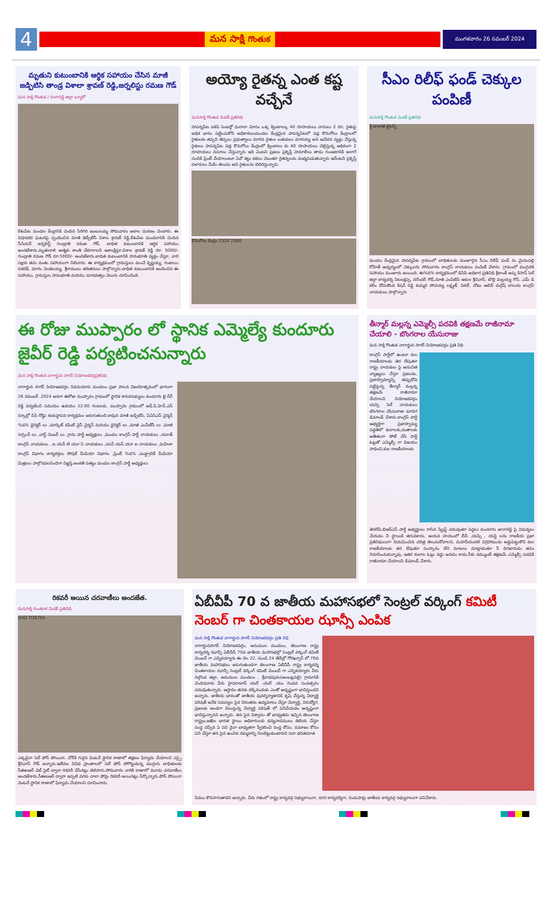4
మన సాక్షి గొంతుక
మంగళవారం 26 నవంబర్ 2024
మృతుని కుటుంబానికి ఆర్థిక సహాయం చేసిన మాజీ జడ్పిటిసి తాండ్ర విశాలా శ్రావణ్ రెడ్డి,జర్నలిస్టు రమణ గౌడ్
మన సాక్షి గొంతుక / రంగారెడ్డి జిల్లా బ్యూరో
కేశంపేట మండల కేంద్రానికి చెందిన సిరిగిరి జంబులమ్మ సోమవారం అకాల మరణం చెందారు. ఈ విషాదకర ఘటనపై స్పందించిన మాజీ జెడ్పీటీసీ విశాల శ్రావణ్ రెడ్డి,కేశంపేట మండలానికి చెందిన సీనియర్ జర్నలిస్ట్ గుండ్రాతి రమణ గౌడ్, బాధిత కుటుంబానికి ఆర్థిక సహాయం అందజేశారు.మృతురాలి ఆత్మకు శాంతి చేకూరాలని ఆకాంక్షిస్తూ,విశాల శ్రావణ్ రెడ్డి రూ. 5000/-గుండ్రాతి రమణ గౌడ్ రూ.5000/- అందజేశారు.బాధిత కుటుంబానికి సానుభూతి వ్యక్తం చేస్తూ, వారి పక్షాన తమ వంతు సహాయంగా నిలిచారు. ఈ కార్యక్రమంలో గ్రామస్తులు మంచే కృష్ణయ్య, గంజాయి దశరథ్, మారం వెంకటయ్య, శ్రీరాములు తదితరులు పాల్గొన్నారు.బాధిత కుటుంబానికి అందించిన ఈ సహాయం, గ్రామస్తుల సానుభూతి మరియు మానవత్వం వెలుగు చూపించింది.
అయ్యో రైతన్న ఎంత కష్ట వచ్చేనే
మనసాక్షి గొంతుక మెదక్ ప్రతినిధి
పాపన్నపేట ఐకెపి సెంటర్లో ఘరానా మోసం ఒక్క క్వింటాల్కు 40 రూపాయలు వాసులు 2 రూ, రైతుపై అధిక భారం పట్టించుకోని అధికారులుమండల కేంద్రమైన పాపన్నపేటలో వడ్ల కొనుగోలు కేంద్రాలలో రైతులకు తప్పని తిప్పలు ప్రభుత్వాలు మారిన రైతుల బతుకులు మారయ్య అని ఆవేదన వ్యక్తం చేస్తున్న రైతులు పాపన్నపేట వడ్ల కొనుగోలు కేంద్రంలో క్వింటాలు కు 40 రూపాయలు చెల్లిస్తున్న అధికంగా 2 రూపాయలు వసూలు చేస్తున్నారు ఇది ఏంటని ప్రజలు ప్రశ్నిస్తే హమాలీలు తాడు గుంజటానికి అలాగే సంచికి ప్రింట్ వేయాలంటూ ఏవో కట్టు కథలు చెబుతూ రైతన్నలను మభ్యపెడుతున్నారు ఇదేంటని ప్రశ్నిస్తే దళారులు మీకేం తెలుసు అని రైతులను బెదిరిస్తున్నారు
కొనుగోలు కేంద్రం 2320 2300
సీఎం రిలీఫ్ ఫండ్ చెక్కుల పంపిణీ
మనసాక్షి గొంతుక మెదక్ ప్రతినిధి
శ్రీ బాలాజీ టైలర్స్
మండల కేంద్రమైన పాపన్నపేట గ్రామంలో బాధితులకు మంజూరైన సీఎం రిలీఫ్ ఫండ్ ను మైనంపల్లి రోహిత్ ఆధ్వర్యంలో చెక్కులను సోమవారం కాంగ్రెస్ నాయకులు పంపిణీ చేశారు. గ్రామంలో ముగ్గురికి సహాయం మంజూరు అయింది. ఈ%వ% కార్యక్రమంలో డిసిసి అధికార ప్రతినిధి శ్రీకాంత్ అప్ప కిసాన్ సెల్ జిల్లా కార్యదర్శి నిటలక్షప్ప, నరేందర్ గౌడ్,మాజీ ఎంపిటిసి ఆకుల శ్రీనివాస్, బొల్లి మల్లయ్య గౌస్, ఎమ్ డి కలీం దోమకొండ కిషన్ రెడ్డి కుమ్మరి పోచయ్య లక్ష్మణ్, విఠల్, చోటు ఆబిద్ దుర్గేష్ లాలయ కాంగ్రెస్ నాయకులు పాల్గొన్నారు
ఈ రోజు ముప్పారం లో స్థానిక ఎమ్మెల్యే కుందూరు జైవీర్ రెడ్డి పర్యటించనున్నారు
మన సాక్షి గొంతుక నాగార్జున సాగర్ నియోజకవర్గప్రతినిధి
నాగార్జున సాగర్ నియోజకవర్గం నిడమనూరు మండలం ప్రజా పాలన విజయోత్సవంలో భాగంగా 26 నవంబర్ .2024 అనగా ఈరోజు ముప్పారం గ్రామంలో స్థానిక శాసనసభ్యులు కుందూరు జై వీర్ రెడ్డి పర్యటించి సమయం ఉదయం 12:00 గంటలకు. ముప్పారం గ్రామంలో జడ్.పి.హెచ్.ఎస్ స్కూల్లో సిసి రోడ్డు శంకుస్థాపన కార్యక్రమం జరుగుతుంది.కావున మాజీ జడ్పిటిసి, పిఏసిఎస్ చైర్మన్ %డ% డైరెక్టర్ లు ,మార్కెట్ కమిటీ వైస్ చైర్మన్ మరియు డైరెక్టర్ లు ,మాజీ ఎంపీటీసీ లు ,మాజీ సర్పంచ్ లు ,వార్డ్ నెంబర్ లు ,గ్రామ పార్టీ అధ్యక్షులు ,మండల కాంగ్రెస్ పార్టీ నాయకులు ,యూత్ కాంగ్రెస్ నాయకులు , ఐ యన్ టి యూ సి నాయకులు ,యన్ యస్ యూ ఐ నాయకులు ,మహిళా కాంగ్రెస్ విభాగం కార్యకర్తలు సోషల్ మీడియా విభాగం ,ప్రింట్ %డ% ఎలక్ట్రానిక్ మీడియా మిత్రులు పాల్గొనవలసిందిగా విజ్ఞప్తి.అంకతి సత్యం మండల కాంగ్రెస్ పార్టీ అధ్యక్షులు
తీన్మార్ మల్లన్న ఎమ్మెల్సీ పదవికి తక్షణమే రాజీనామా చేయాలి - బొంగరాల యేసురాజు
మన సాక్షి గొంతుక నాగార్జున సాగర్ నియోజకవర్గం ప్రతి నిధి
కాంగ్రెస్ పార్టీలో ఉంటూ కుల రాజకీయాలకు తెర లేపుతూ రాష్ట్ర నాయకుల పై అనుచిత వ్యాఖ్యలు చేస్తూ ప్రజలను, ప్రజాస్వామ్యాన్ని తప్పుదోవ పట్టిస్తున్న తీన్మార్ మల్లన్న తక్షణమే రాజీనామా చేయాలని నియోజకవర్గం యస్సి సెల్ నాయకులు బొంగరాల యేసురాజు మాదిగ డిమాండ్ చేశారు.కాంగ్రెస్ పార్టీ అభ్యర్థిగా ప్రజాస్వామ్య పద్ధతిలో కులాలకు,మతాలకు అతీతంగా పోటీ చేసి పార్టీ ఓట్లతో ఎమ్మెల్సీ గా విజయం సాధించి,కుల రాజకీయాలకు
తెరలేపి,బిఆర్ఎస్ పార్టీ అభ్యర్థులు రాసిన స్క్రిప్ట్ చదువుతూ పెద్దలు కుందూరు జానారెడ్డి పై విమర్శలు చేయడం నీ స్థాయికి తగువకాదు, ఆయన హయంలో బీసీ ,యస్సి , యస్టి లను రాజకీయ ప్రజా ప్రతినిధులుగా నియమించిన చరిత్ర తెలుసుకోవాలని, మహనీయురలి విగ్రహాము‌ను అడ్డుపెట్టుకొని కుల రాజకీయాలకు తెర లేపుతూ సంస్కారం లేని మాటలు మాట్లాడుతూ నీ దిగజారుడు తనం నిరూపించుకున్నావు, ఇతర కులాల ఓట్లు వద్దు అనడం కాదు,నీకు దమ్ముంటే తక్షణమే ఎమ్మెల్సీ పదవికి రాజీనామా చేయాలని డిమాండ్ చేశారు.
రికవరీ అయిన చరవాణీలు అందజేత.
మనసాక్షి గుంతూక మెదక్ ప్రతినిధి
SHO TOILTES
ఎక్కడైనా సెల్ ఫోన్ పోయినా, చోరీకి గురైన వెంటనే స్థానిక ఠాణాలో తక్షణం ఫిర్యాదు చేయాలని ఎస్సై శ్రీనివాస్ గౌడ్ అన్నారు.ఇటీవల వివిధ ప్రాంతాలలో సెల్ ఫోన్ పోగొట్టుకున్న ముగ్గురు బాధితులకు సీఈఐఆర్ వెబ్ సైట్ ద్వారా రికవరీ చేసినట్లు తెలిపారు.సోమవారం వారికి ఠాణాలో మూడు చరవాణీలు అందజేశారు.సీఈఐఆర్ ద్వారా ఇప్పటి వరకు చాలా ఫోన్లు రికవరీ అయినట్లు పేర్కొన్నారు.ఫోన్ పోయినా వెంటనే స్థానిక ఠాణాలో ఫిర్యాదు చేయాలని సూచించారు.
ఏబీవీపీ 70 వ జాతీయ మహాసభలో సెంట్రల్ వర్కింగ్ కమిటీ నెంబర్ గా చింతకాయల ఝాన్సీ ఎంపిక
మన సాక్షి గొంతుక నాగార్జున సాగర్ నియోజకవర్గం ప్రతి నిధి
నాగార్జునసాగర్ నియోజకవర్గం, అనుముల మండలం, తెలంగాణ రాష్ట్ర కార్యదర్శి ఝాన్సీ ఏబీవీపీ 70వ జాతీయ మహాసభల్లో సెంట్రల్ వర్కింగ్ కమిటీ మెంబర్ గా ఎన్నికయ్యారు ఈ నెల 22, నుండి 24 తేదీల్లో గోరఖ్పూర్ లో 70వ జాతీయ మహాసభలు జరుగుతుండగా తెలంగాణ ఏబీవీపీ రాష్ట్ర కార్యదర్శి చింతకాయల ఝాన్సీ సెంట్రల్ వర్కింగ్ కమిటీ మెంబర్ గా ఎన్నికయ్యారు వీరు నల్గొండ జిల్లా, అనుముల మండలం , శ్రీనాధపురం(అంబట్లపల్లి) గ్రామానికి చెందినవారు వీరు హైదరాబాద్ యల్ .యల్ .యం రెండవ సంవత్సరం చదువుతున్నారు. ఆస్థానం తనకు దక్కినందుకు ఎంతో ఆధృష్టంగా భావిస్తుందని అన్నారు. జాతీయ భావంతో జాతీయ పునర్నిర్మాణానికి కృషి చేస్తున్న విద్యార్థి పరిషత్ అనేక సమస్యల పైన నిరంతరం ఉద్యమాలు చేస్తూ విద్యార్థి, నిరుద్యోగ, ప్రజలకు అండగా నిలుస్తున్న విద్యార్థి పరిషత్ లో పనిచేయడం అదృష్టంగా భావిస్తున్నానని అన్నారు. తన పైన విశ్వాసం తో బాధ్యతను ఇచ్చిన తెలంగాణ రాష్ట్రం,అఖిల భారత స్థాయి అధికారులకు ధన్యవాదములు తెలియ చేస్తూ సంస్థ చెప్పిన ఏ పని నైనా బాధ్యతగా స్వీకరించి సంస్థ కోసం, సమాజం కోసం పని చేస్తూ తన పైన ఉంచిన నమ్మకాన్ని నిలబెట్టుకుంటానని సదా భరతమాత
సేవలు కొనసాగుతానని అన్నారు. వీరు గతంలో రాష్ట్ర కార్యవర్గ సభ్యురాలుగా, నగర కార్యదర్శిగా, రెండుసార్లు జాతీయ కార్యవర్గ సభ్యురాలుగా పనిచేశారు.